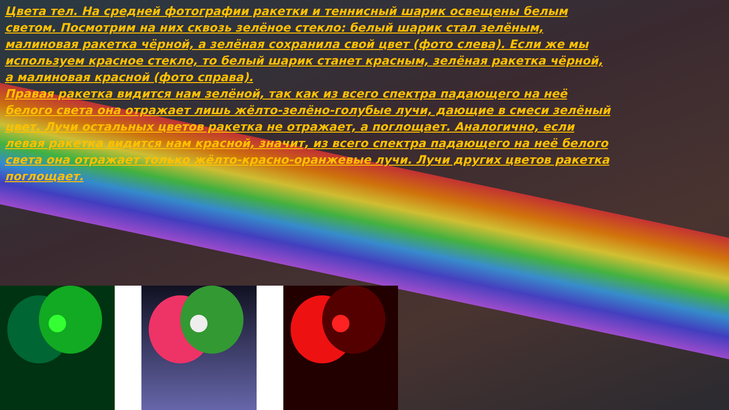Цвета тел. На средней фотографии ракетки и теннисный шарик освещены белым светом. Посмотрим на них сквозь зелёное стекло: белый шарик стал зелёным, малиновая ракетка чёрной, а зелёная сохранила свой цвет (фото слева). Если же мы используем красное стекло, то белый шарик станет красным, зелёная ракетка чёрной, а малиновая красной (фото справа).
Правая ракетка видится нам зелёной, так как из всего спектра падающего на неё белого света она отражает лишь жёлто-зелёно-голубые лучи, дающие в смеси зелёный цвет. Лучи остальных цветов ракетка не отражает, а поглощает. Аналогично, если левая ракетка видится нам красной, значит, из всего спектра падающего на неё белого света она отражает только жёлто-красно-оранжевые лучи. Лучи других цветов ракетка поглощает.